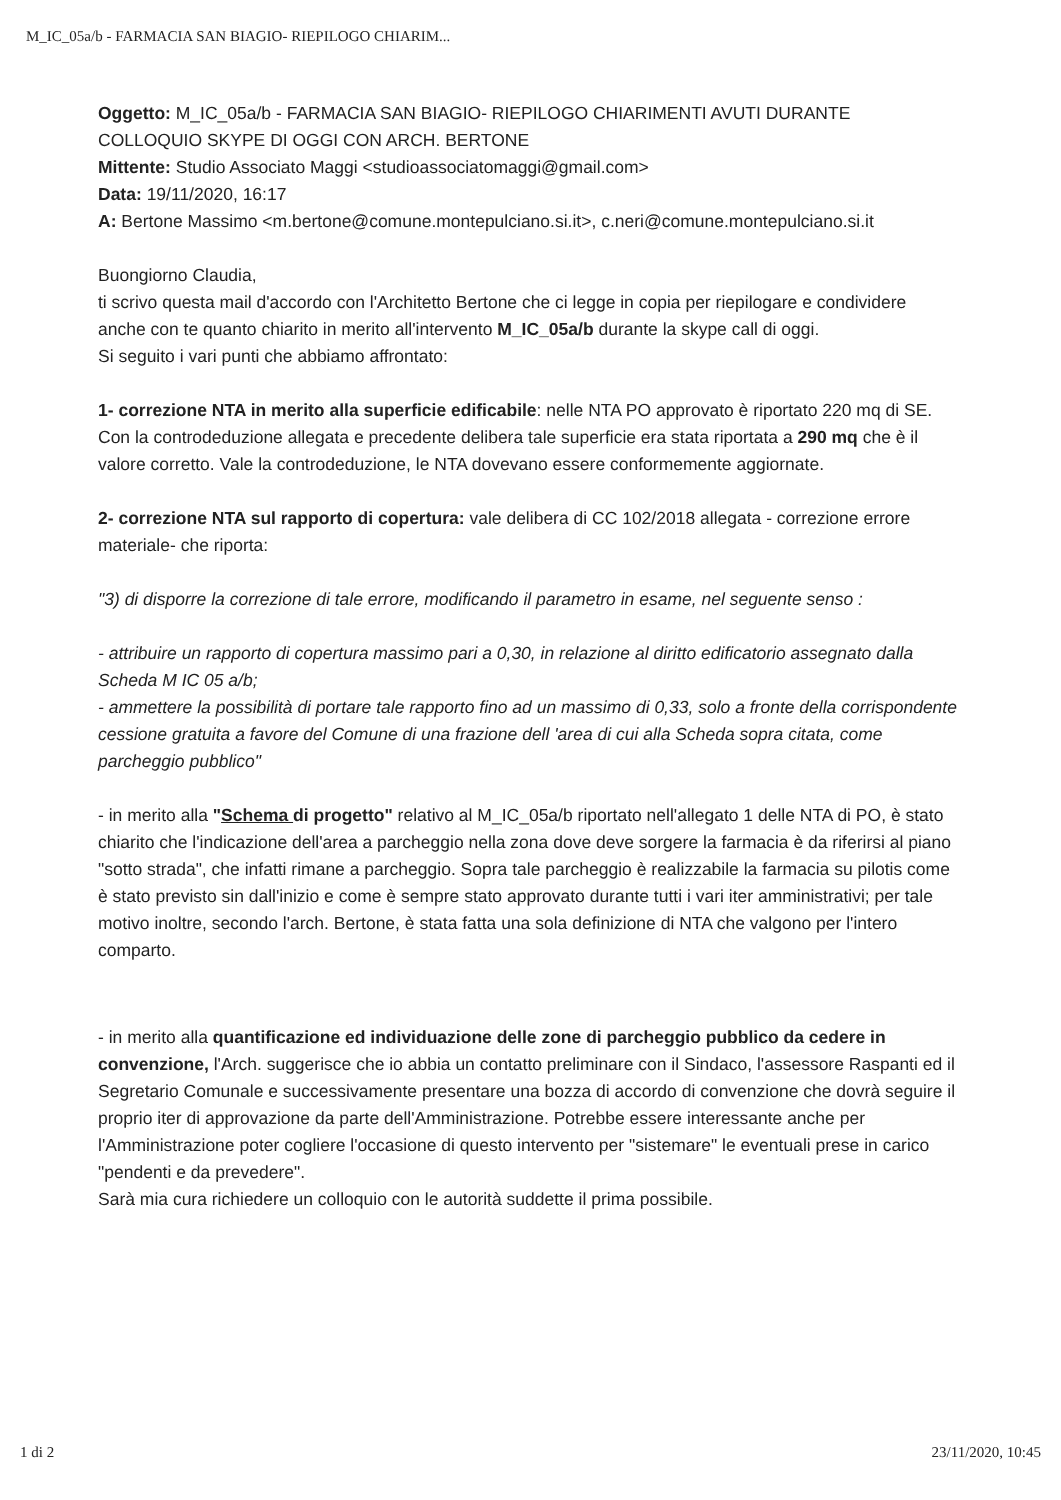M_IC_05a/b - FARMACIA SAN BIAGIO- RIEPILOGO CHIARIM...
Oggetto: M_IC_05a/b - FARMACIA SAN BIAGIO- RIEPILOGO CHIARIMENTI AVUTI DURANTE COLLOQUIO SKYPE DI OGGI CON ARCH. BERTONE
Mittente: Studio Associato Maggi <studioassociatomaggi@gmail.com>
Data: 19/11/2020, 16:17
A: Bertone Massimo <m.bertone@comune.montepulciano.si.it>, c.neri@comune.montepulciano.si.it
Buongiorno Claudia,
ti scrivo questa mail d'accordo con l'Architetto Bertone che ci legge in copia per riepilogare e condividere anche con te quanto chiarito in merito all'intervento M_IC_05a/b durante la skype call di oggi.
Si seguito i vari punti che abbiamo affrontato:
1- correzione NTA in merito alla superficie edificabile: nelle NTA PO approvato è riportato 220 mq di SE. Con la controdeduzione allegata e precedente delibera tale superficie era stata riportata a 290 mq che è il valore corretto. Vale la controdeduzione, le NTA dovevano essere conformemente aggiornate.
2- correzione NTA sul rapporto di copertura: vale delibera di CC 102/2018 allegata - correzione errore materiale- che riporta:
"3) di disporre la correzione di tale errore, modificando il parametro in esame, nel seguente senso :
- attribuire un rapporto di copertura massimo pari a 0,30, in relazione al diritto edificatorio assegnato dalla Scheda M IC 05 a/b;
- ammettere la possibilità di portare tale rapporto fino ad un massimo di 0,33, solo a fronte della corrispondente cessione gratuita a favore del Comune di una frazione dell 'area di cui alla Scheda sopra citata, come parcheggio pubblico"
- in merito alla "Schema di progetto" relativo al M_IC_05a/b riportato nell'allegato 1 delle NTA di PO, è stato chiarito che l'indicazione dell'area a parcheggio nella zona dove deve sorgere la farmacia è da riferirsi al piano "sotto strada", che infatti rimane a parcheggio. Sopra tale parcheggio è realizzabile la farmacia su pilotis come è stato previsto sin dall'inizio e come è sempre stato approvato durante tutti i vari iter amministrativi; per tale motivo inoltre, secondo l'arch. Bertone, è stata fatta una sola definizione di NTA che valgono per l'intero comparto.
- in merito alla quantificazione ed individuazione delle zone di parcheggio pubblico da cedere in convenzione, l'Arch. suggerisce che io abbia un contatto preliminare con il Sindaco, l'assessore Raspanti ed il Segretario Comunale e successivamente presentare una bozza di accordo di convenzione che dovrà seguire il proprio iter di approvazione da parte dell'Amministrazione. Potrebbe essere interessante anche per l'Amministrazione poter cogliere l'occasione di questo intervento per "sistemare" le eventuali prese in carico "pendenti e da prevedere".
Sarà mia cura richiedere un colloquio con le autorità suddette il prima possibile.
1 di 2 23/11/2020, 10:45